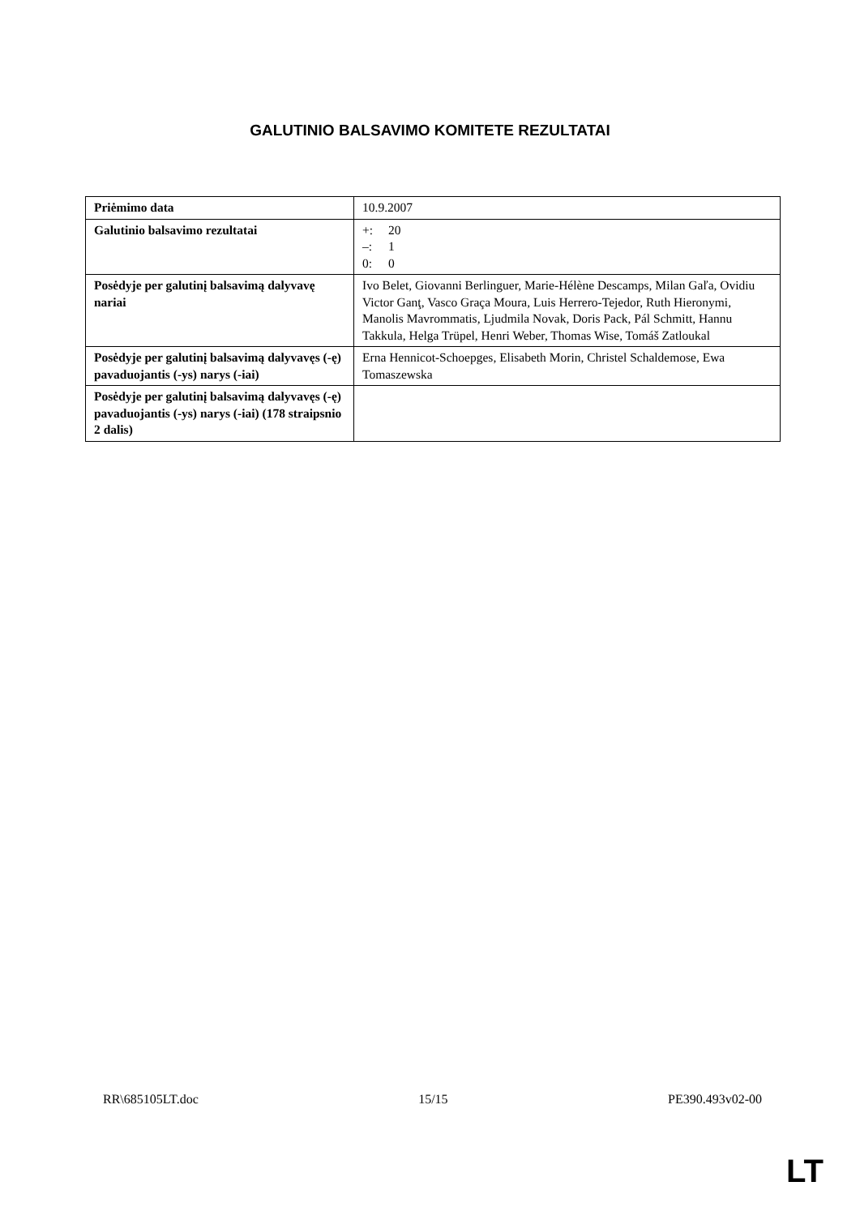GALUTINIO BALSAVIMO KOMITETE REZULTATAI
| Priėmimo data | 10.9.2007 |
| Galutinio balsavimo rezultatai | +: 20 –: 1 0: 0 |
| Posėdyje per galutinį balsavimą dalyvavę nariai | Ivo Belet, Giovanni Berlinguer, Marie-Hélène Descamps, Milan Gaľa, Ovidiu Victor Ganţ, Vasco Graça Moura, Luis Herrero-Tejedor, Ruth Hieronymi, Manolis Mavrommatis, Ljudmila Novak, Doris Pack, Pál Schmitt, Hannu Takkula, Helga Trüpel, Henri Weber, Thomas Wise, Tomáš Zatloukal |
| Posėdyje per galutinį balsavimą dalyvavęs (-ę) pavaduojantis (-ys) narys (-iai) | Erna Hennicot-Schoepges, Elisabeth Morin, Christel Schaldemose, Ewa Tomaszewska |
| Posėdyje per galutinį balsavimą dalyvavęs (-ę) pavaduojantis (-ys) narys (-iai) (178 straipsnio 2 dalis) | |
RR\685105LT.doc 15/15 PE390.493v02-00
LT